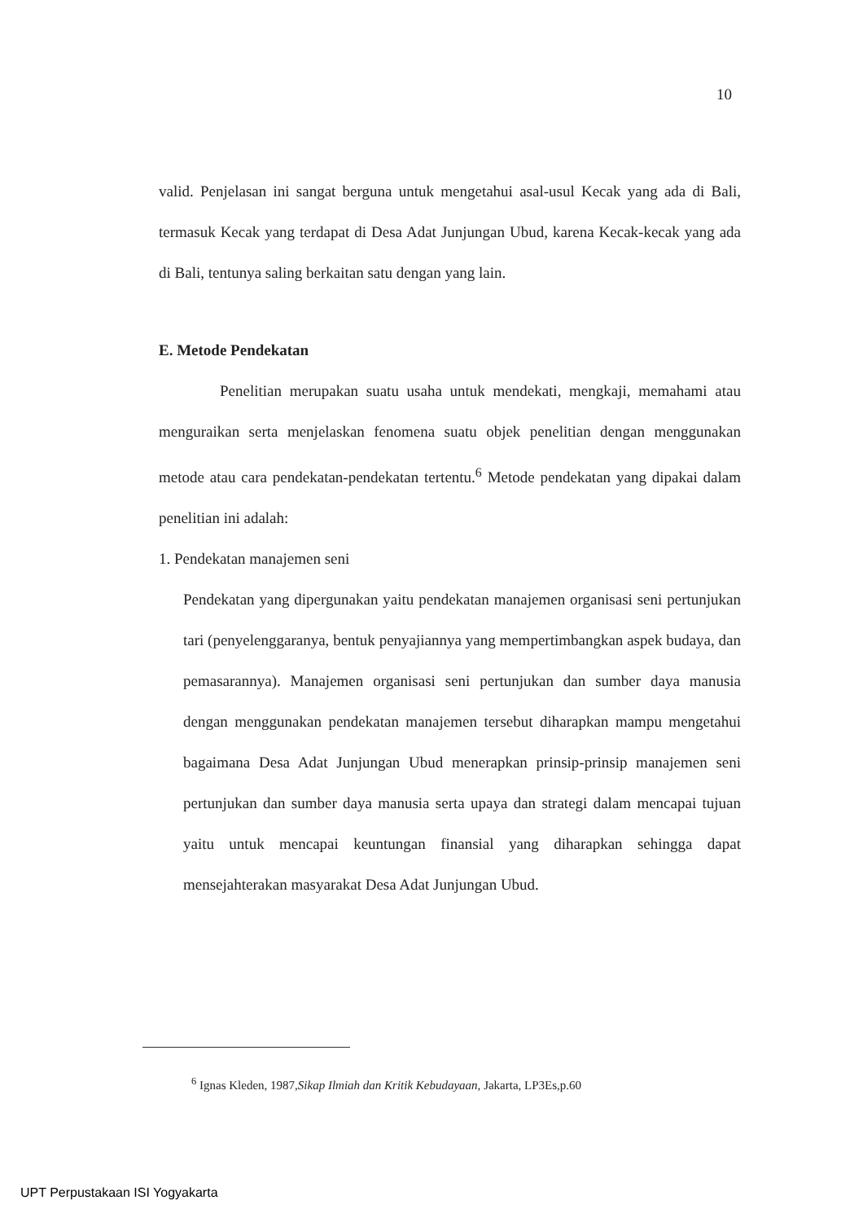10
valid. Penjelasan ini sangat berguna untuk mengetahui asal-usul Kecak yang ada di Bali, termasuk Kecak yang terdapat di Desa Adat Junjungan Ubud, karena Kecak-kecak yang ada di Bali, tentunya saling berkaitan satu dengan yang lain.
E. Metode Pendekatan
Penelitian merupakan suatu usaha untuk mendekati, mengkaji, memahami atau menguraikan serta menjelaskan fenomena suatu objek penelitian dengan menggunakan metode atau cara pendekatan-pendekatan tertentu.<sup>6</sup> Metode pendekatan yang dipakai dalam penelitian ini adalah:
1. Pendekatan manajemen seni
Pendekatan yang dipergunakan yaitu pendekatan manajemen organisasi seni pertunjukan tari (penyelenggaranya, bentuk penyajiannya yang mempertimbangkan aspek budaya, dan pemasarannya). Manajemen organisasi seni pertunjukan dan sumber daya manusia dengan menggunakan pendekatan manajemen tersebut diharapkan mampu mengetahui bagaimana Desa Adat Junjungan Ubud menerapkan prinsip-prinsip manajemen seni pertunjukan dan sumber daya manusia serta upaya dan strategi dalam mencapai tujuan yaitu untuk mencapai keuntungan finansial yang diharapkan sehingga dapat mensejahterakan masyarakat Desa Adat Junjungan Ubud.
<sup>6</sup> Ignas Kleden, 1987,Sikap Ilmiah dan Kritik Kebudayaan, Jakarta, LP3Es,p.60
UPT Perpustakaan ISI Yogyakarta